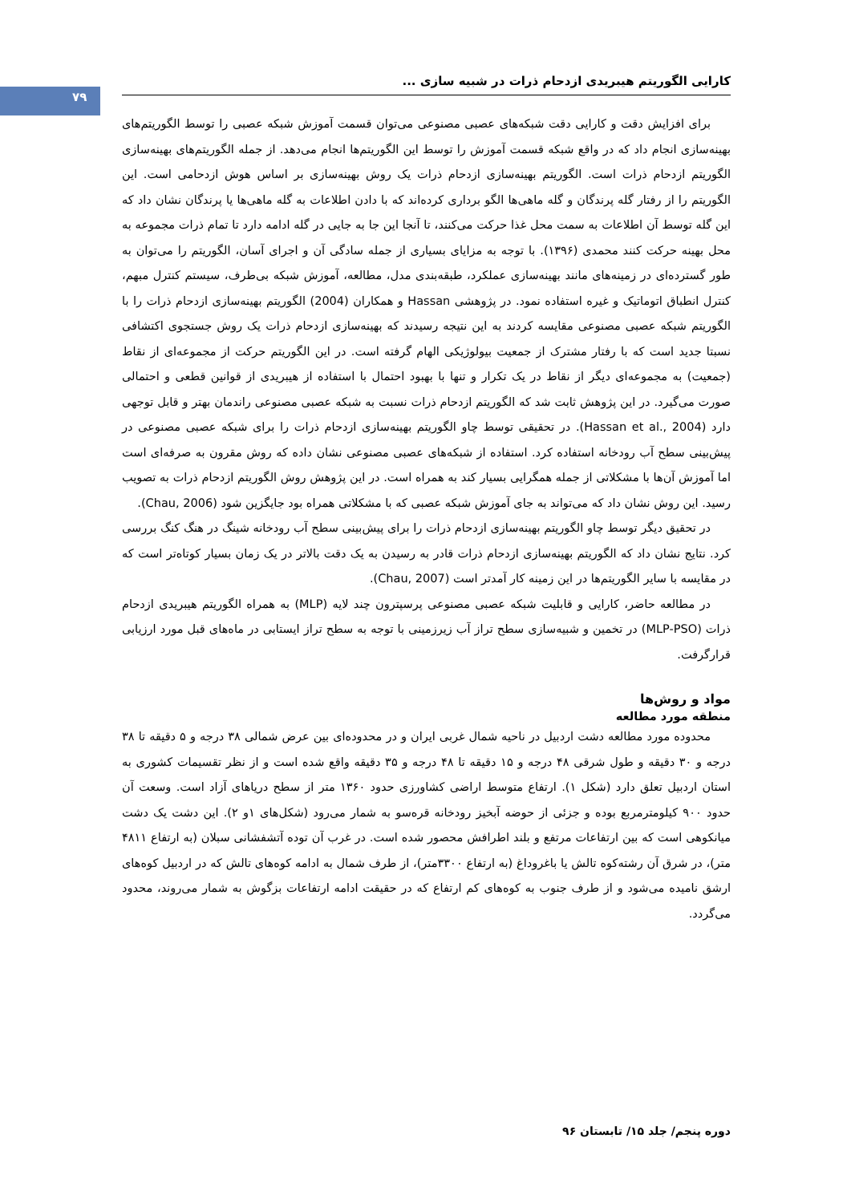۷۹
کارایی الگوریتم هیبریدی ازدحام ذرات در شبیه سازی ...
برای افزایش دقت و کارایی دقت شبکه‌های عصبی مصنوعی می‌توان قسمت آموزش شبکه عصبی را توسط الگوریتم‌های بهینه‌سازی انجام داد که در واقع شبکه قسمت آموزش را توسط این الگوریتم‌ها انجام می‌دهد. از جمله الگوریتم‌های بهینه‌سازی الگوریتم ازدحام ذرات است. الگوریتم بهینه‌سازی ازدحام ذرات یک روش بهینه‌سازی بر اساس هوش ازدحامی است. این الگوریتم را از رفتار گله پرندگان و گله ماهی‌ها الگو برداری کرده‌اند که با دادن اطلاعات به گله ماهی‌ها یا پرندگان نشان داد که این گله توسط آن اطلاعات به سمت محل غذا حرکت می‌کنند، تا آنجا این جا به جایی در گله ادامه دارد تا تمام ذرات مجموعه به محل بهینه حرکت کنند محمدی (۱۳۹۶). با توجه به مزایای بسیاری از جمله سادگی آن و اجرای آسان، الگوریتم را می‌توان به طور گسترده‌ای در زمینه‌های مانند بهینه‌سازی عملکرد، طبقه‌بندی مدل، مطالعه، آموزش شبکه بی‌طرف، سیستم کنترل مبهم، کنترل انطباق اتوماتیک و غیره استفاده نمود. در پژوهشی Hassan و همکاران (2004) الگوریتم بهینه‌سازی ازدحام ذرات را با الگوریتم شبکه عصبی مصنوعی مقایسه کردند به این نتیجه رسیدند که بهینه‌سازی ازدحام ذرات یک روش جستجوی اکتشافی نسبتا جدید است که با رفتار مشترک از جمعیت بیولوژیکی الهام گرفته است. در این الگوریتم حرکت از مجموعه‌ای از نقاط (جمعیت) به مجموعه‌ای دیگر از نقاط در یک تکرار و تنها با بهبود احتمال با استفاده از هیبریدی از قوانین قطعی و احتمالی صورت می‌گیرد. در این پژوهش ثابت شد که الگوریتم ازدحام ذرات نسبت به شبکه عصبی مصنوعی راندمان بهتر و قابل توجهی دارد (Hassan et al., 2004). در تحقیقی توسط چاو الگوریتم بهینه‌سازی ازدحام ذرات را برای شبکه عصبی مصنوعی در پیش‌بینی سطح آب رودخانه استفاده کرد. استفاده از شبکه‌های عصبی مصنوعی نشان داده که روش مقرون به صرفه‌ای است اما آموزش آن‌ها با مشکلاتی از جمله همگرایی بسیار کند به همراه است. در این پژوهش روش الگوریتم ازدحام ذرات به تصویب رسید. این روش نشان داد که می‌تواند به جای آموزش شبکه عصبی که با مشکلاتی همراه بود جایگزین شود (Chau, 2006).
در تحقیق دیگر توسط چاو الگوریتم بهینه‌سازی ازدحام ذرات را برای پیش‌بینی سطح آب رودخانه شینگ در هنگ کنگ بررسی کرد. نتایج نشان داد که الگوریتم بهینه‌سازی ازدحام ذرات قادر به رسیدن به یک دقت بالاتر در یک زمان بسیار کوتاه‌تر است که در مقایسه با سایر الگوریتم‌ها در این زمینه کار آمدتر است (Chau, 2007).
در مطالعه حاضر، کارایی و قابلیت شبکه عصبی مصنوعی پرسپترون چند لایه (MLP) به همراه الگوریتم هیبریدی ازدحام ذرات (MLP-PSO) در تخمین و شبیه‌سازی سطح تراز آب زیرزمینی با توجه به سطح تراز ایستابی در ماه‌های قبل مورد ارزیابی قرارگرفت.
مواد و روش‌ها
منطقه مورد مطالعه
محدوده مورد مطالعه دشت اردبیل در ناحیه شمال غربی ایران و در محدوده‌ای بین عرض شمالی ۳۸ درجه و ۵ دقیقه تا ۳۸ درجه و ۳۰ دقیقه و طول شرقی ۴۸ درجه و ۱۵ دقیقه تا ۴۸ درجه و ۳۵ دقیقه واقع شده است و از نظر تقسیمات کشوری به استان اردبیل تعلق دارد (شکل ۱). ارتفاع متوسط اراضی کشاورزی حدود ۱۳۶۰ متر از سطح دریاهای آزاد است. وسعت آن حدود ۹۰۰ کیلومترمربع بوده و جزئی از حوضه آبخیز رودخانه قره‌سو به شمار می‌رود (شکل‌های ۱و ۲). این دشت یک دشت میانکوهی است که بین ارتفاعات مرتفع و بلند اطرافش محصور شده است. در غرب آن توده آتشفشانی سبلان (به ارتفاع ۴۸۱۱ متر)، در شرق آن رشته‌کوه تالش یا باغروداغ (به ارتفاع ۳۳۰۰متر)، از طرف شمال به ادامه کوه‌های تالش که در اردبیل کوه‌های ارشق نامیده می‌شود و از طرف جنوب به کوه‌های کم ارتفاع که در حقیقت ادامه ارتفاعات بزگوش به شمار می‌روند، محدود می‌گردد.
دوره پنجم/ جلد ۱۵/ تابستان ۹۶